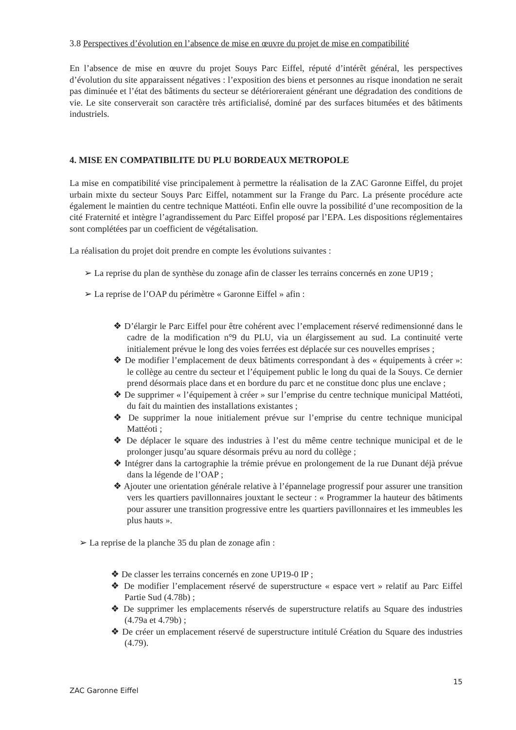3.8 Perspectives d’évolution en l’absence de mise en œuvre du projet de mise en compatibilité
En l’absence de mise en œuvre du projet Souys Parc Eiffel, réputé d’intérêt général, les perspectives d’évolution du site apparaissent négatives : l’exposition des biens et personnes au risque inondation ne serait pas diminuée et l’état des bâtiments du secteur se détérioreraient générant une dégradation des conditions de vie. Le site conserverait son caractère très artificialisé, dominé par des surfaces bitumées et des bâtiments industriels.
4. MISE EN COMPATIBILITE DU PLU BORDEAUX METROPOLE
La mise en compatibilité vise principalement à permettre la réalisation de la ZAC Garonne Eiffel, du projet urbain mixte du secteur Souys Parc Eiffel, notamment sur la Frange du Parc. La présente procédure acte également le maintien du centre technique Mattéoti. Enfin elle ouvre la possibilité d’une recomposition de la cité Fraternité et intègre l’agrandissement du Parc Eiffel proposé par l’EPA. Les dispositions réglementaires sont complétées par un coefficient de végétalisation.
La réalisation du projet doit prendre en compte les évolutions suivantes :
➢ La reprise du plan de synthèse du zonage afin de classer les terrains concernés en zone UP19 ;
➢ La reprise de l’OAP du périmètre « Garonne Eiffel » afin :
❖ D’élargir le Parc Eiffel pour être cohérent avec l’emplacement réservé redimensionné dans le cadre de la modification n°9 du PLU, via un élargissement au sud. La continuité verte initialement prévue le long des voies ferrées est déplacée sur ces nouvelles emprises ;
❖ De modifier l’emplacement de deux bâtiments correspondant à des « équipements à créer »: le collège au centre du secteur et l’équipement public le long du quai de la Souys. Ce dernier prend désormais place dans et en bordure du parc et ne constitue donc plus une enclave ;
❖ De supprimer « l’équipement à créer » sur l’emprise du centre technique municipal Mattéoti, du fait du maintien des installations existantes ;
❖ De supprimer la noue initialement prévue sur l’emprise du centre technique municipal Mattéoti ;
❖ De déplacer le square des industries à l’est du même centre technique municipal et de le prolonger jusqu’au square désormais prévu au nord du collège ;
❖ Intégrer dans la cartographie la trémie prévue en prolongement de la rue Dunant déjà prévue dans la légende de l’OAP ;
❖ Ajouter une orientation générale relative à l’épannelage progressif pour assurer une transition vers les quartiers pavillonnaires jouxtant le secteur : « Programmer la hauteur des bâtiments pour assurer une transition progressive entre les quartiers pavillonnaires et les immeubles les plus hauts ».
➢ La reprise de la planche 35 du plan de zonage afin :
❖ De classer les terrains concernés en zone UP19-0 IP ;
❖ De modifier l’emplacement réservé de superstructure « espace vert » relatif au Parc Eiffel Partie Sud (4.78b) ;
❖ De supprimer les emplacements réservés de superstructure relatifs au Square des industries (4.79a et 4.79b) ;
❖ De créer un emplacement réservé de superstructure intitulé Création du Square des industries (4.79).
ZAC Garonne Eiffel 15